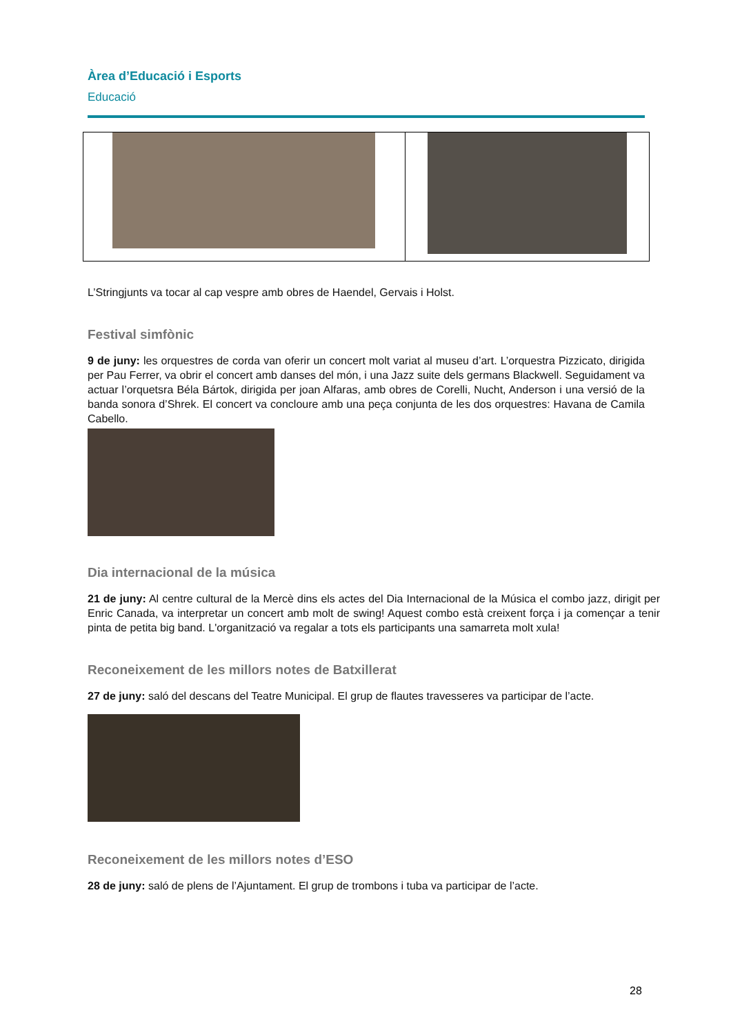Àrea d’Educació i Esports
Educació
L’Stringjunts va tocar al cap vespre amb obres de Haendel, Gervais i Holst.
Festival simfònic
9 de juny: les orquestres de corda van oferir un concert molt variat al museu d’art. L’orquestra Pizzicato, dirigida per Pau Ferrer, va obrir el concert amb danses del món, i una Jazz suite dels germans Blackwell. Seguidament va actuar l’orquetsra Béla Bártok, dirigida per joan Alfaras, amb obres de Corelli, Nucht, Anderson i una versió de la banda sonora d’Shrek. El concert va concloure amb una peça conjunta de les dos orquestres: Havana de Camila Cabello.
Dia internacional de la música
21 de juny: Al centre cultural de la Mercè dins els actes del Dia Internacional de la Música el combo jazz, dirigit per Enric Canada, va interpretar un concert amb molt de swing! Aquest combo està creixent força i ja començar a tenir pinta de petita big band. L'organització va regalar a tots els participants una samarreta molt xula!
Reconeixement de les millors notes de Batxillerat
27 de juny: saló del descans del Teatre Municipal. El grup de flautes travesseres va participar de l’acte.
Reconeixement de les millors notes d’ESO
28 de juny: saló de plens de l’Ajuntament. El grup de trombons i tuba va participar de l’acte.
28